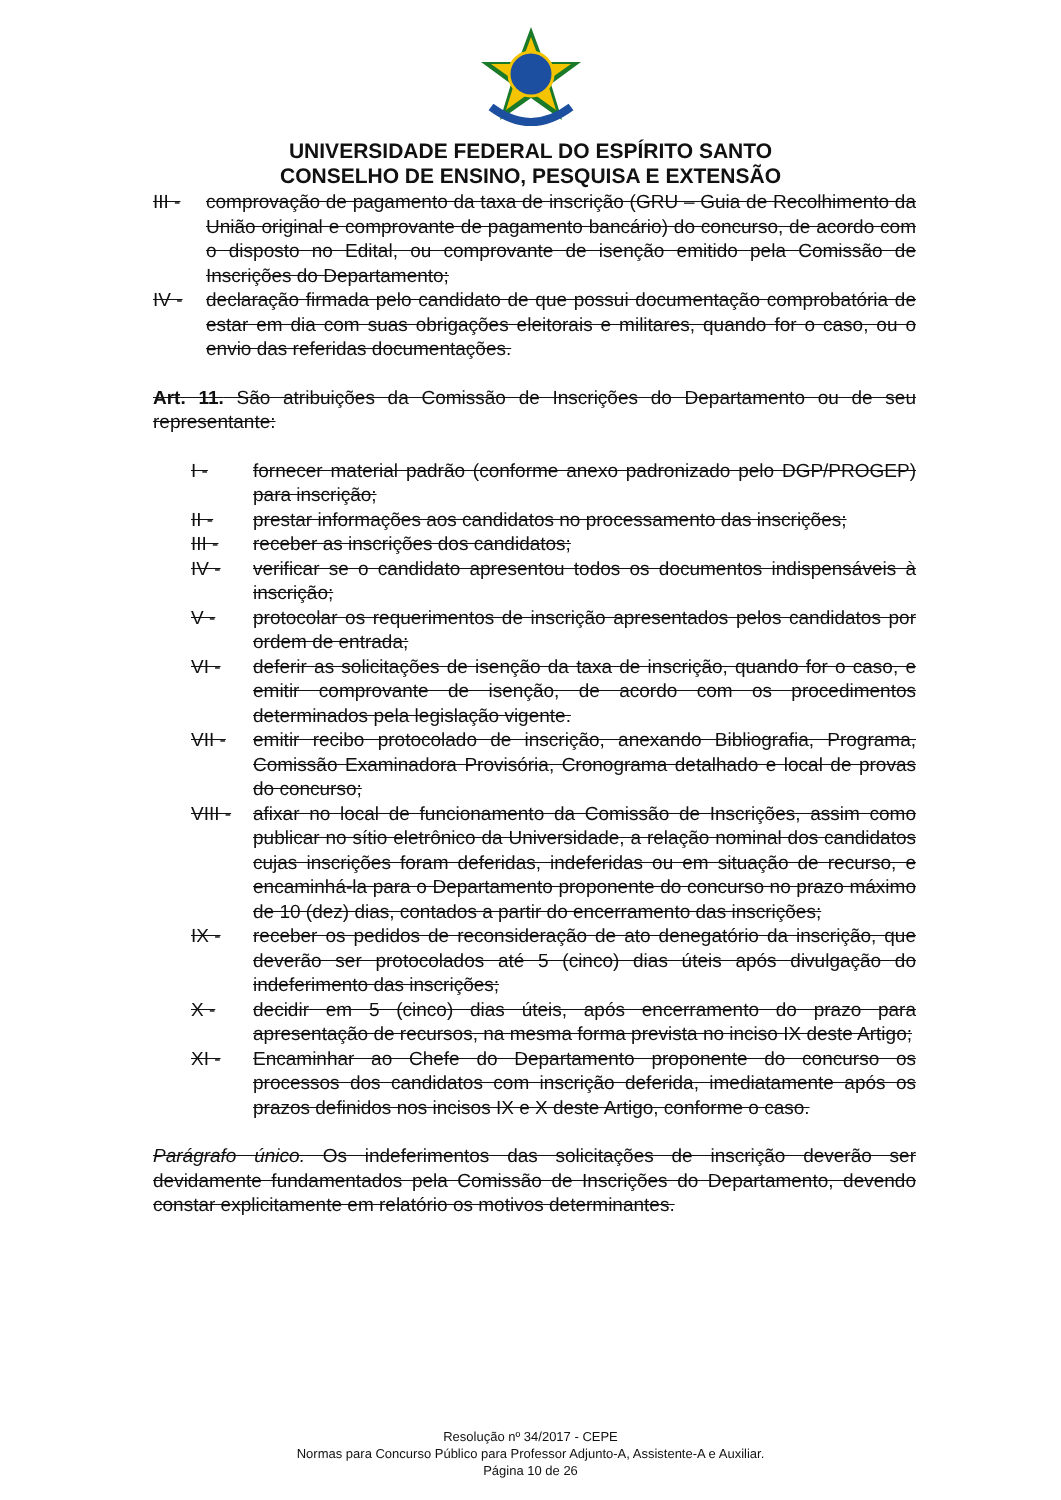UNIVERSIDADE FEDERAL DO ESPÍRITO SANTO
CONSELHO DE ENSINO, PESQUISA E EXTENSÃO
III -
comprovação de pagamento da taxa de inscrição (GRU – Guia de Recolhimento da União original e comprovante de pagamento bancário) do concurso, de acordo com o disposto no Edital, ou comprovante de isenção emitido pela Comissão de Inscrições do Departamento;
IV - declaração firmada pelo candidato de que possui documentação comprobatória de estar em dia com suas obrigações eleitorais e militares, quando for o caso, ou o envio das referidas documentações.
Art. 11. São atribuições da Comissão de Inscrições do Departamento ou de seu representante:
I - fornecer material padrão (conforme anexo padronizado pelo DGP/PROGEP) para inscrição;
II - prestar informações aos candidatos no processamento das inscrições;
III - receber as inscrições dos candidatos;
IV - verificar se o candidato apresentou todos os documentos indispensáveis à inscrição;
V - protocolar os requerimentos de inscrição apresentados pelos candidatos por ordem de entrada;
VI - deferir as solicitações de isenção da taxa de inscrição, quando for o caso, e emitir comprovante de isenção, de acordo com os procedimentos determinados pela legislação vigente.
VII - emitir recibo protocolado de inscrição, anexando Bibliografia, Programa, Comissão Examinadora Provisória, Cronograma detalhado e local de provas do concurso;
VIII - afixar no local de funcionamento da Comissão de Inscrições, assim como publicar no sítio eletrônico da Universidade, a relação nominal dos candidatos cujas inscrições foram deferidas, indeferidas ou em situação de recurso, e encaminhá-la para o Departamento proponente do concurso no prazo máximo de 10 (dez) dias, contados a partir do encerramento das inscrições;
IX - receber os pedidos de reconsideração de ato denegatório da inscrição, que deverão ser protocolados até 5 (cinco) dias úteis após divulgação do indeferimento das inscrições;
X - decidir em 5 (cinco) dias úteis, após encerramento do prazo para apresentação de recursos, na mesma forma prevista no inciso IX deste Artigo;
XI - Encaminhar ao Chefe do Departamento proponente do concurso os processos dos candidatos com inscrição deferida, imediatamente após os prazos definidos nos incisos IX e X deste Artigo, conforme o caso.
Parágrafo único. Os indeferimentos das solicitações de inscrição deverão ser devidamente fundamentados pela Comissão de Inscrições do Departamento, devendo constar explicitamente em relatório os motivos determinantes.
Resolução nº 34/2017 - CEPE
Normas para Concurso Público para Professor Adjunto-A, Assistente-A e Auxiliar.
Página 10 de 26